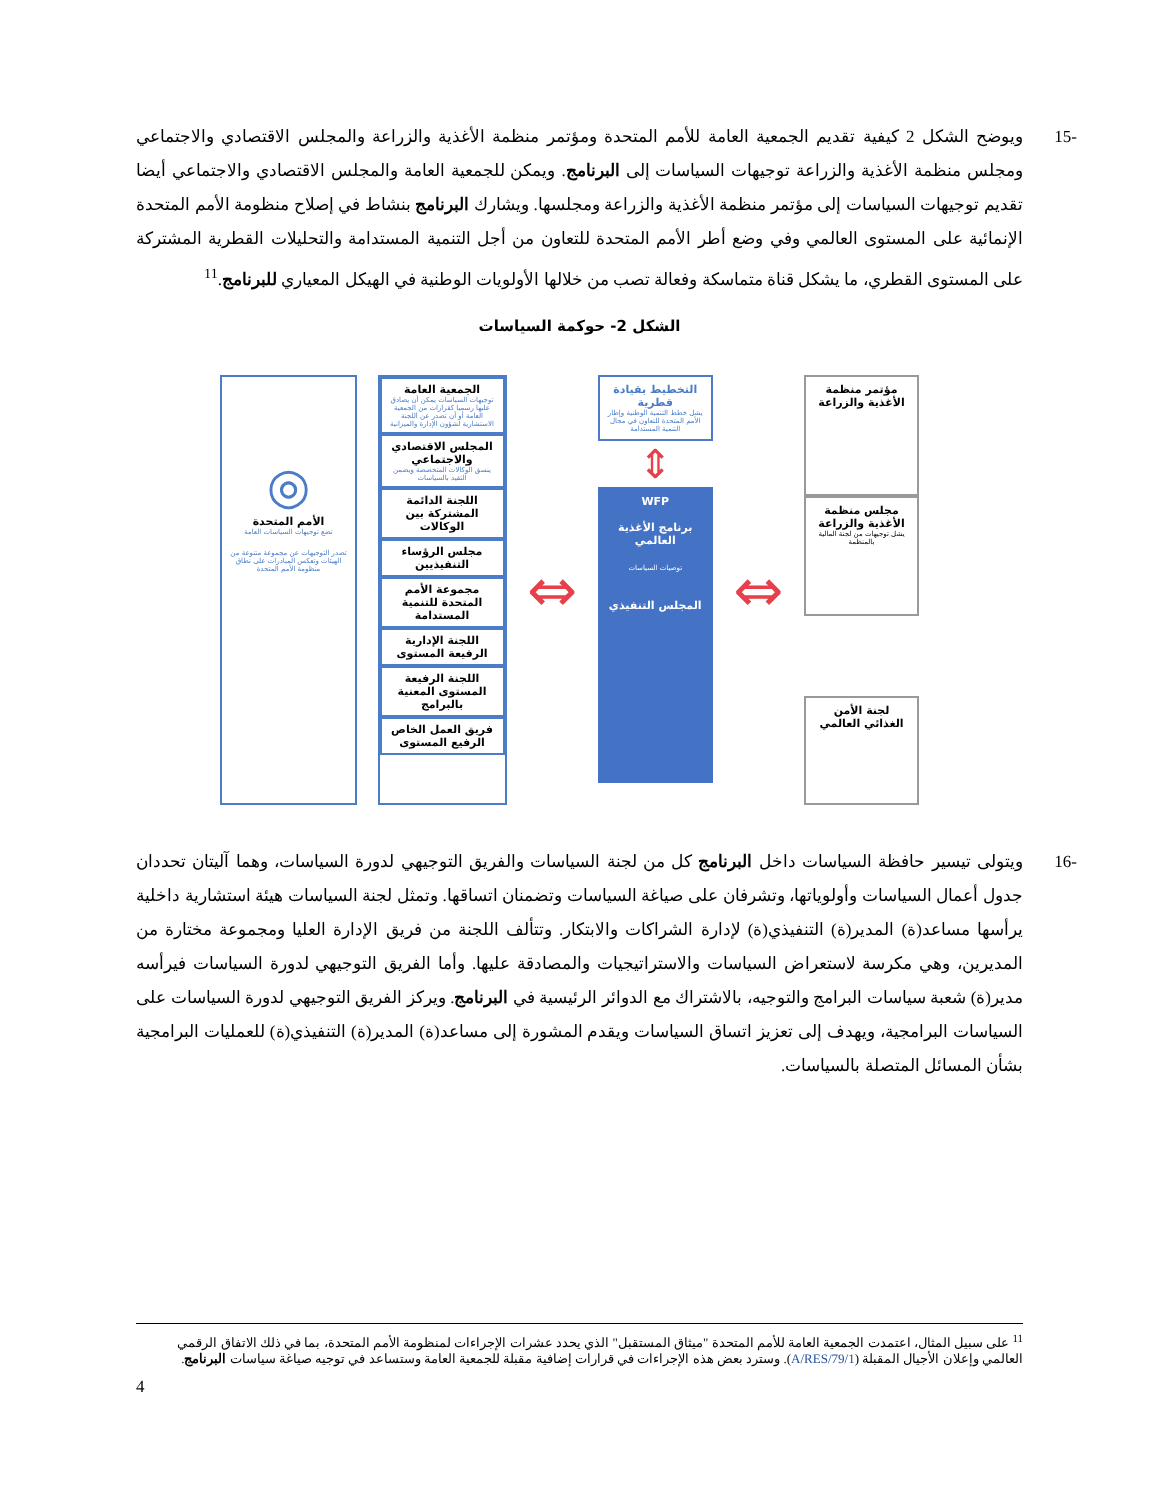-15 ويوضح الشكل 2 كيفية تقديم الجمعية العامة للأمم المتحدة ومؤتمر منظمة الأغذية والزراعة والمجلس الاقتصادي والاجتماعي ومجلس منظمة الأغذية والزراعة توجيهات السياسات إلى البرنامج. ويمكن للجمعية العامة والمجلس الاقتصادي والاجتماعي أيضا تقديم توجيهات السياسات إلى مؤتمر منظمة الأغذية والزراعة ومجلسها. ويشارك البرنامج بنشاط في إصلاح منظومة الأمم المتحدة الإنمائية على المستوى العالمي وفي وضع أطر الأمم المتحدة للتعاون من أجل التنمية المستدامة والتحليلات القطرية المشتركة على المستوى القطري، ما يشكل قناة متماسكة وفعالة تصب من خلالها الأولويات الوطنية في الهيكل المعياري للبرنامج.<sup>11</sup>
الشكل 2- حوكمة السياسات
مؤتمر منظمة الأغذية والزراعة
مجلس منظمة الأغذية والزراعة
يشل توجيهات من لجنة المالية بالمنظمة
لجنة الأمن الغذائي العالمي
⇔
التخطيط بقيادة قطرية
يشل خطط التنمية الوطنية وإطار الأمم المتحدة للتعاون في مجال التنمية المستدامة
⇕
WFP
برنامج الأغذية العالمي
توصيات السياسات
المجلس التنفيذي
⇔
الجمعية العامة
توجيهات السياسات يمكن أن يصادق عليها رسميا كقرارات من الجمعية العامة أو أن تصدر عن اللجنة الاستشارية لشؤون الإدارة والميزانية
المجلس الاقتصادي والاجتماعي
ينسق الوكالات المتخصصة ويضمن التقيد بالسياسات
اللجنة الدائمة المشتركة بين الوكالات
مجلس الرؤساء التنفيذيين
مجموعة الأمم المتحدة للتنمية المستدامة
اللجنة الإدارية الرفيعة المستوى
اللجنة الرفيعة المستوى المعنية بالبرامج
فريق العمل الخاص الرفيع المستوى
◎
الأمم المتحدة
تضع توجيهات السياسات العامة
تصدر التوجيهات عن مجموعة متنوعة من الهيئات وتعكس المبادرات على نطاق منظومة الأمم المتحدة
-16 ويتولى تيسير حافظة السياسات داخل البرنامج كل من لجنة السياسات والفريق التوجيهي لدورة السياسات، وهما آليتان تحددان جدول أعمال السياسات وأولوياتها، وتشرفان على صياغة السياسات وتضمنان اتساقها. وتمثل لجنة السياسات هيئة استشارية داخلية يرأسها مساعد(ة) المدير(ة) التنفيذي(ة) لإدارة الشراكات والابتكار. وتتألف اللجنة من فريق الإدارة العليا ومجموعة مختارة من المديرين، وهي مكرسة لاستعراض السياسات والاستراتيجيات والمصادقة عليها. وأما الفريق التوجيهي لدورة السياسات فيرأسه مدير(ة) شعبة سياسات البرامج والتوجيه، بالاشتراك مع الدوائر الرئيسية في البرنامج. ويركز الفريق التوجيهي لدورة السياسات على السياسات البرامجية، ويهدف إلى تعزيز اتساق السياسات ويقدم المشورة إلى مساعد(ة) المدير(ة) التنفيذي(ة) للعمليات البرامجية بشأن المسائل المتصلة بالسياسات.
<sup>11</sup> على سبيل المثال، اعتمدت الجمعية العامة للأمم المتحدة "ميثاق المستقبل" الذي يحدد عشرات الإجراءات لمنظومة الأمم المتحدة، بما في ذلك الاتفاق الرقمي العالمي وإعلان الأجيال المقبلة (A/RES/79/1). وسترد بعض هذه الإجراءات في قرارات إضافية مقبلة للجمعية العامة وستساعد في توجيه صياغة سياسات البرنامج.
4